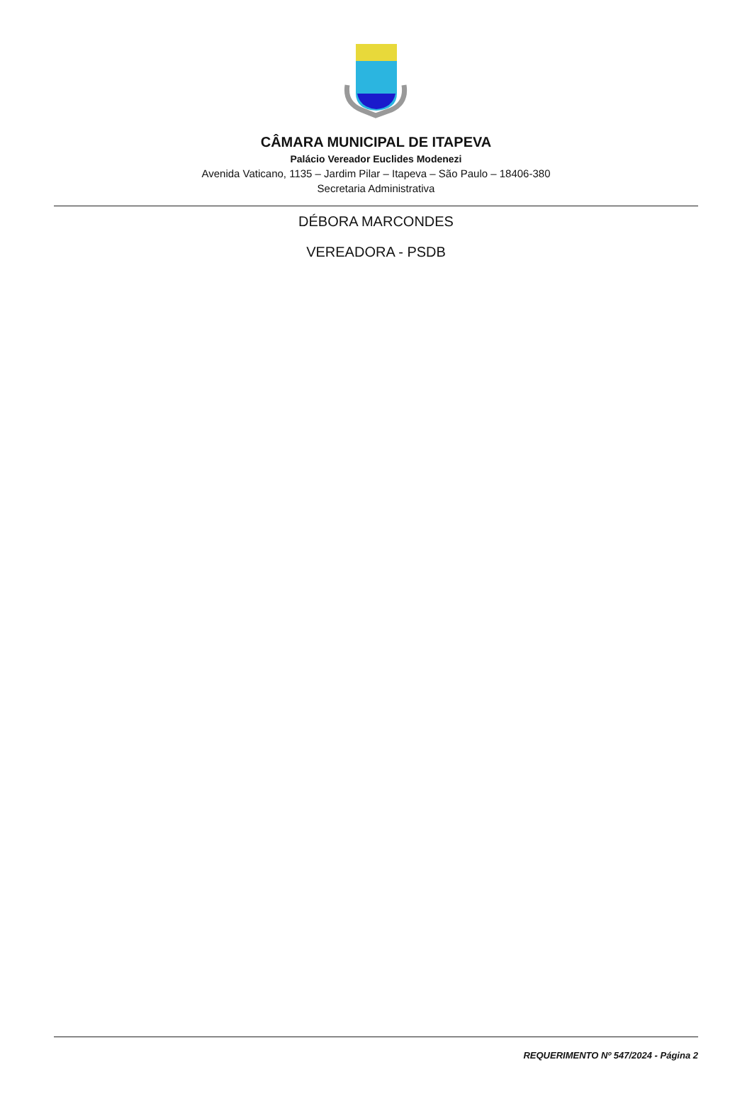CÂMARA MUNICIPAL DE ITAPEVA
Palácio Vereador Euclides Modenezi
Avenida Vaticano, 1135 – Jardim Pilar – Itapeva – São Paulo – 18406-380
Secretaria Administrativa
DÉBORA MARCONDES
VEREADORA - PSDB
REQUERIMENTO Nº 547/2024 - Página 2